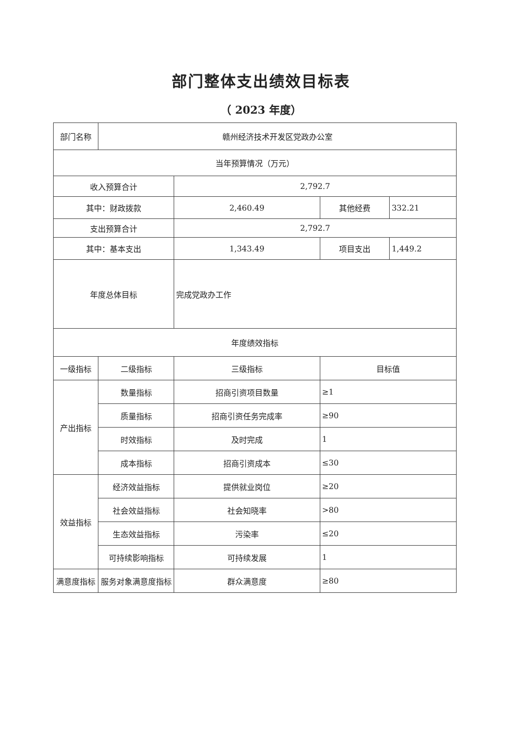部门整体支出绩效目标表
（ 2023 年度）
| 部门名称 | 赣州经济技术开发区党政办公室 | | | |
| 当年预算情况（万元） | | | | |
| 收入预算合计 | | 2,792.7 | | |
| 其中：财政拨款 | | 2,460.49 | 其他经费 | 332.21 |
| 支出预算合计 | | 2,792.7 | | |
| 其中：基本支出 | | 1,343.49 | 项目支出 | 1,449.2 |
| 年度总体目标 | | 完成党政办工作 | | |
| 年度绩效指标 | | | | |
| 一级指标 | 二级指标 | 三级指标 | 目标值 | |
| 产出指标 | 数量指标 | 招商引资项目数量 | ≥1 | |
| | 质量指标 | 招商引资任务完成率 | ≥90 | |
| | 时效指标 | 及时完成 | 1 | |
| | 成本指标 | 招商引资成本 | ≤30 | |
| 效益指标 | 经济效益指标 | 提供就业岗位 | ≥20 | |
| | 社会效益指标 | 社会知晓率 | >80 | |
| | 生态效益指标 | 污染率 | ≤20 | |
| | 可持续影响指标 | 可持续发展 | 1 | |
| 满意度指标 | 服务对象满意度指标 | 群众满意度 | ≥80 | |